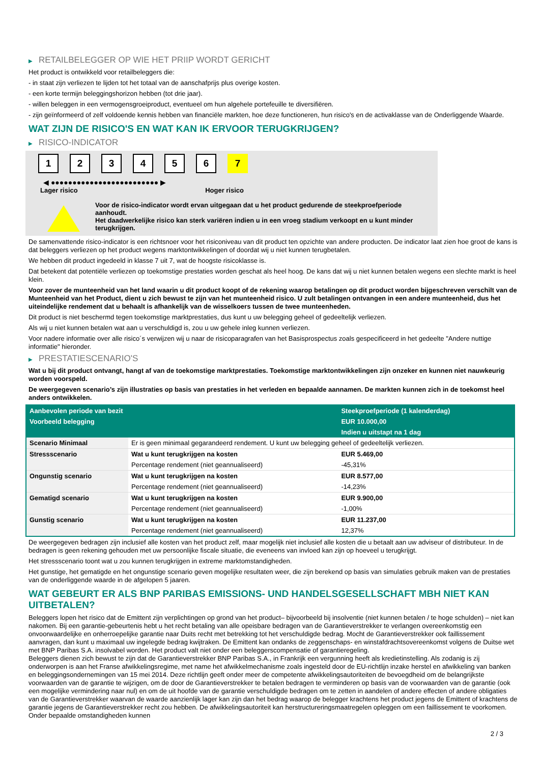▶ RETAILBELEGGER OP WIE HET PRIIP WORDT GERICHT
Het product is ontwikkeld voor retailbeleggers die:
- in staat zijn verliezen te lijden tot het totaal van de aanschafprijs plus overige kosten.
- een korte termijn beleggingshorizon hebben (tot drie jaar).
- willen beleggen in een vermogensgroeiproduct, eventueel om hun algehele portefeuille te diversifiëren.
- zijn geïnformeerd of zelf voldoende kennis hebben van financiële markten, hoe deze functioneren, hun risico's en de activaklasse van de Onderliggende Waarde.
WAT ZIJN DE RISICO'S EN WAT KAN IK ERVOOR TERUGKRIJGEN?
▶ RISICO-INDICATOR
123456 7
◀ ●●●●●●●●●●●●●●●●●●●●●●●●● ▶
Lager risico Hoger risico
Voor de risico-indicator wordt ervan uitgegaan dat u het product gedurende de steekproefperiode aanhoudt.
Het daadwerkelijke risico kan sterk variëren indien u in een vroeg stadium verkoopt en u kunt minder terugkrijgen.
De samenvattende risico-indicator is een richtsnoer voor het risiconiveau van dit product ten opzichte van andere producten. De indicator laat zien hoe groot de kans is dat beleggers verliezen op het product wegens marktontwikkelingen of doordat wij u niet kunnen terugbetalen.
We hebben dit product ingedeeld in klasse 7 uit 7, wat de hoogste risicoklasse is.
Dat betekent dat potentiële verliezen op toekomstige prestaties worden geschat als heel hoog. De kans dat wij u niet kunnen betalen wegens een slechte markt is heel klein.
Voor zover de munteenheid van het land waarin u dit product koopt of de rekening waarop betalingen op dit product worden bijgeschreven verschilt van de Munteenheid van het Product, dient u zich bewust te zijn van het munteenheid risico. U zult betalingen ontvangen in een andere munteenheid, dus het uiteindelijke rendement dat u behaalt is afhankelijk van de wisselkoers tussen de twee munteenheden.
Dit product is niet beschermd tegen toekomstige marktprestaties, dus kunt u uw belegging geheel of gedeeltelijk verliezen.
Als wij u niet kunnen betalen wat aan u verschuldigd is, zou u uw gehele inleg kunnen verliezen.
Voor nadere informatie over alle risico´s verwijzen wij u naar de risicoparagrafen van het Basisprospectus zoals gespecificeerd in het gedeelte "Andere nuttige informatie" hieronder.
▶ PRESTATIESCENARIO'S
Wat u bij dit product ontvangt, hangt af van de toekomstige marktprestaties. Toekomstige marktontwikkelingen zijn onzeker en kunnen niet nauwkeurig worden voorspeld.
De weergegeven scenario’s zijn illustraties op basis van prestaties in het verleden en bepaalde aannamen. De markten kunnen zich in de toekomst heel anders ontwikkelen.
| Aanbevolen periode van bezit | | Steekproefperiode (1 kalenderdag) |
| Voorbeeld belegging | | EUR 10.000,00 |
| | | Indien u uitstapt na 1 dag |
| Scenario Minimaal | Er is geen minimaal gegarandeerd rendement. U kunt uw belegging geheel of gedeeltelijk verliezen. | |
| Stressscenario | Wat u kunt terugkrijgen na kosten | EUR 5.469,00 |
| | Percentage rendement (niet geannualiseerd) | -45,31% |
| Ongunstig scenario | Wat u kunt terugkrijgen na kosten | EUR 8.577,00 |
| | Percentage rendement (niet geannualiseerd) | -14,23% |
| Gematigd scenario | Wat u kunt terugkrijgen na kosten | EUR 9.900,00 |
| | Percentage rendement (niet geannualiseerd) | -1,00% |
| Gunstig scenario | Wat u kunt terugkrijgen na kosten | EUR 11.237,00 |
| | Percentage rendement (niet geannualiseerd) | 12,37% |
De weergegeven bedragen zijn inclusief alle kosten van het product zelf, maar mogelijk niet inclusief alle kosten die u betaalt aan uw adviseur of distributeur. In de bedragen is geen rekening gehouden met uw persoonlijke fiscale situatie, die eveneens van invloed kan zijn op hoeveel u terugkrijgt.
Het stressscenario toont wat u zou kunnen terugkrijgen in extreme marktomstandigheden.
Het gunstige, het gematigde en het ongunstige scenario geven mogelijke resultaten weer, die zijn berekend op basis van simulaties gebruik maken van de prestaties van de onderliggende waarde in de afgelopen 5 jaaren.
WAT GEBEURT ER ALS BNP PARIBAS EMISSIONS- UND HANDELSGESELLSCHAFT MBH NIET KAN UITBETALEN?
Beleggers lopen het risico dat de Emittent zijn verplichtingen op grond van het product– bijvoorbeeld bij insolventie (niet kunnen betalen / te hoge schulden) – niet kan nakomen. Bij een garantie-gebeurtenis hebt u het recht betaling van alle opeisbare bedragen van de Garantieverstrekker te verlangen overeenkomstig een onvoorwaardelijke en onherroepelijke garantie naar Duits recht met betrekking tot het verschuldigde bedrag. Mocht de Garantieverstrekker ook faillissement aanvragen, dan kunt u maximaal uw ingelegde bedrag kwijtraken. De Emittent kan ondanks de zeggenschaps- en winstafdrachtsovereenkomst volgens de Duitse wet met BNP Paribas S.A. insolvabel worden. Het product valt niet onder een beleggerscompensatie of garantieregeling.
Beleggers dienen zich bewust te zijn dat de Garantieverstrekker BNP Paribas S.A., in Frankrijk een vergunning heeft als kredietinstelling. Als zodanig is zij onderworpen is aan het Franse afwikkelingsregime, met name het afwikkelmechanisme zoals ingesteld door de EU-richtlijn inzake herstel en afwikkeling van banken en beleggingsondernemingen van 15 mei 2014. Deze richtlijn geeft onder meer de competente afwikkelingsautoriteiten de bevoegdheid om de belangrijkste voorwaarden van de garantie te wijzigen, om de door de Garantieverstrekker te betalen bedragen te verminderen op basis van de voorwaarden van de garantie (ook een mogelijke vermindering naar nul) en om de uit hoofde van de garantie verschuldigde bedragen om te zetten in aandelen of andere effecten of andere obligaties van de Garantieverstrekker waarvan de waarde aanzienlijk lager kan zijn dan het bedrag waarop de belegger krachtens het product jegens de Emittent of krachtens de garantie jegens de Garantieverstrekker recht zou hebben. De afwikkelingsautoriteit kan herstructureringsmaatregelen opleggen om een faillissement te voorkomen. Onder bepaalde omstandigheden kunnen
2 / 3